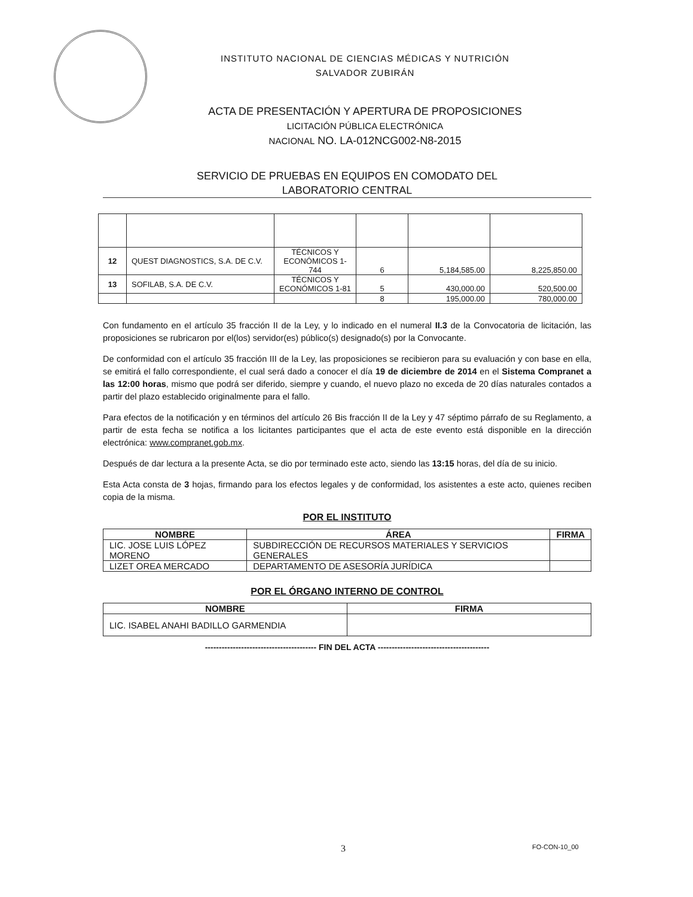INSTITUTO NACIONAL DE CIENCIAS MÉDICAS Y NUTRICIÓN
SALVADOR ZUBIRÁN
ACTA DE PRESENTACIÓN Y APERTURA DE PROPOSICIONES
LICITACIÓN PÚBLICA ELECTRÓNICA
NACIONAL NO. LA-012NCG002-N8-2015
SERVICIO DE PRUEBAS EN EQUIPOS EN COMODATO DEL
LABORATORIO CENTRAL
| 12 | QUEST DIAGNOSTICS, S.A. DE C.V. | TÉCNICOS Y ECONÓMICOS 1-744 | 6 | 5,184,585.00 | 8,225,850.00 |
| 13 | SOFILAB, S.A. DE C.V. | TÉCNICOS Y ECONÓMICOS 1-81 | 5 | 430,000.00 | 520,500.00 |
| | | | 8 | 195,000.00 | 780,000.00 |
Con fundamento en el artículo 35 fracción II de la Ley, y lo indicado en el numeral II.3 de la Convocatoria de licitación, las proposiciones se rubricaron por el(los) servidor(es) público(s) designado(s) por la Convocante.
De conformidad con el artículo 35 fracción III de la Ley, las proposiciones se recibieron para su evaluación y con base en ella, se emitirá el fallo correspondiente, el cual será dado a conocer el día 19 de diciembre de 2014 en el Sistema Compranet a las 12:00 horas, mismo que podrá ser diferido, siempre y cuando, el nuevo plazo no exceda de 20 días naturales contados a partir del plazo establecido originalmente para el fallo.
Para efectos de la notificación y en términos del artículo 26 Bis fracción II de la Ley y 47 séptimo párrafo de su Reglamento, a partir de esta fecha se notifica a los licitantes participantes que el acta de este evento está disponible en la dirección electrónica: www.compranet.gob.mx.
Después de dar lectura a la presente Acta, se dio por terminado este acto, siendo las 13:15 horas, del día de su inicio.
Esta Acta consta de 3 hojas, firmando para los efectos legales y de conformidad, los asistentes a este acto, quienes reciben copia de la misma.
POR EL INSTITUTO
| NOMBRE | ÁREA | FIRMA |
| --- | --- | --- |
| LIC. JOSE LUIS LÓPEZ MORENO | SUBDIRECCIÓN DE RECURSOS MATERIALES Y SERVICIOS GENERALES | |
| LIZET OREA MERCADO | DEPARTAMENTO DE ASESORÍA JURÍDICA | |
POR EL ÓRGANO INTERNO DE CONTROL
| NOMBRE | FIRMA |
| --- | --- |
| LIC. ISABEL ANAHI BADILLO GARMENDIA | |
---------------------------------------- FIN DEL ACTA ----------------------------------------
3 FO-CON-10_00